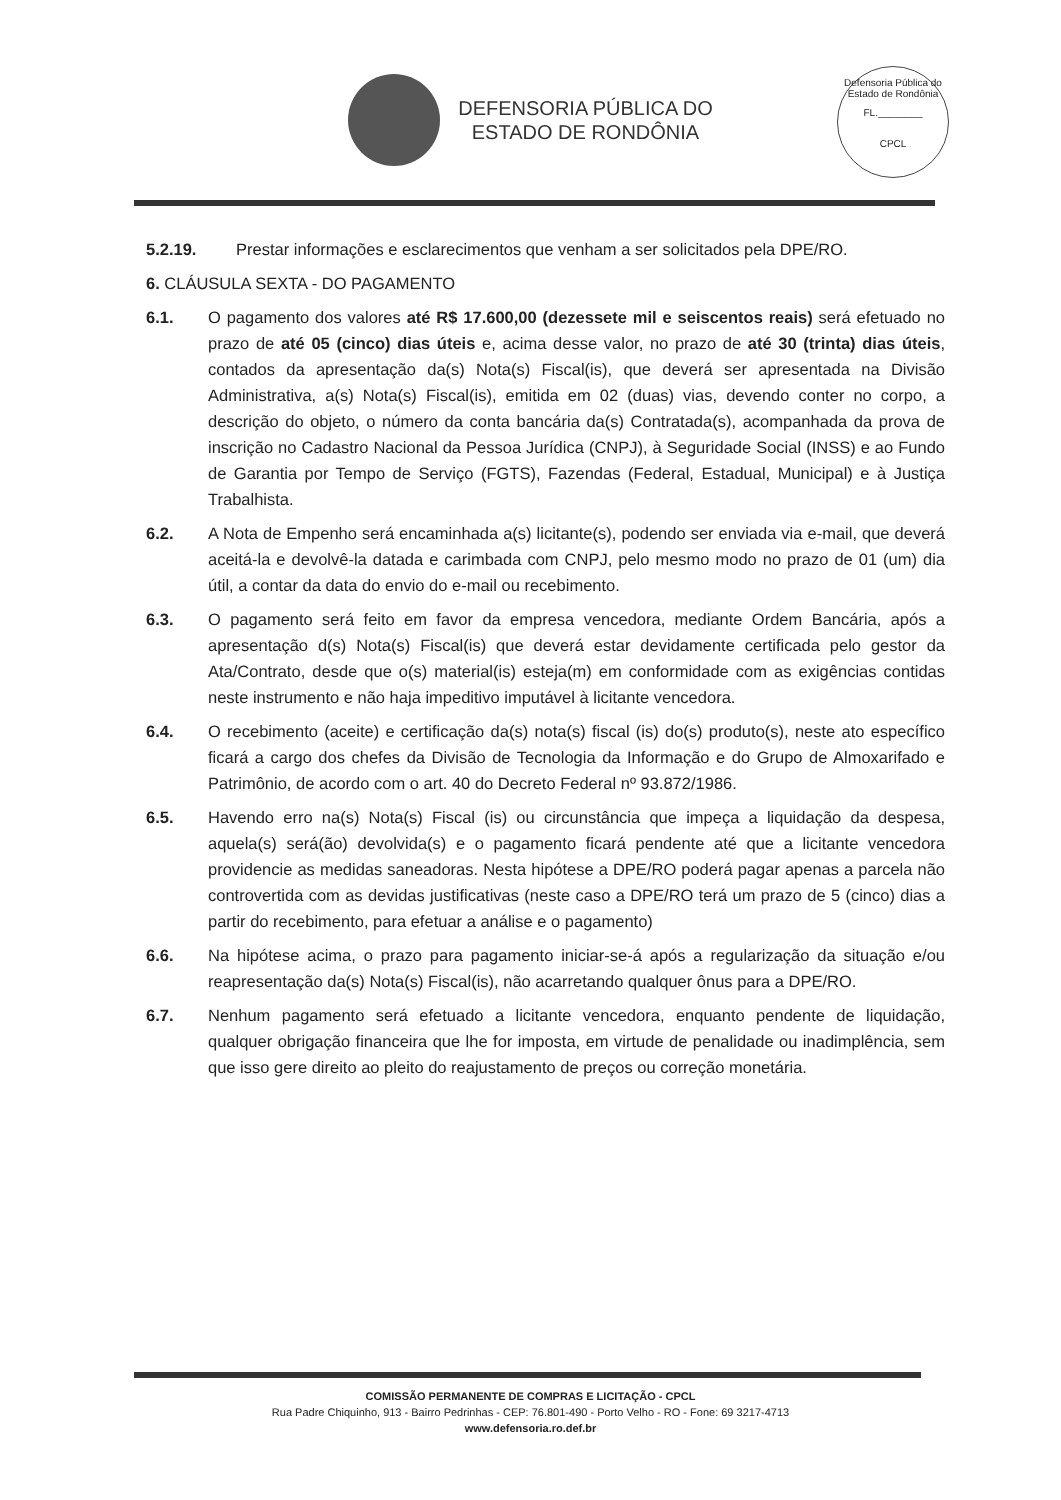DEFENSORIA PÚBLICA DO
ESTADO DE RONDÔNIA
Defensoria Pública do Estado de Rondônia
FL.________
CPCL
5.2.19. Prestar informações e esclarecimentos que venham a ser solicitados pela DPE/RO.
6. CLÁUSULA SEXTA - DO PAGAMENTO
6.1. O pagamento dos valores até R$ 17.600,00 (dezessete mil e seiscentos reais) será efetuado no prazo de até 05 (cinco) dias úteis e, acima desse valor, no prazo de até 30 (trinta) dias úteis, contados da apresentação da(s) Nota(s) Fiscal(is), que deverá ser apresentada na Divisão Administrativa, a(s) Nota(s) Fiscal(is), emitida em 02 (duas) vias, devendo conter no corpo, a descrição do objeto, o número da conta bancária da(s) Contratada(s), acompanhada da prova de inscrição no Cadastro Nacional da Pessoa Jurídica (CNPJ), à Seguridade Social (INSS) e ao Fundo de Garantia por Tempo de Serviço (FGTS), Fazendas (Federal, Estadual, Municipal) e à Justiça Trabalhista.
6.2. A Nota de Empenho será encaminhada a(s) licitante(s), podendo ser enviada via e-mail, que deverá aceitá-la e devolvê-la datada e carimbada com CNPJ, pelo mesmo modo no prazo de 01 (um) dia útil, a contar da data do envio do e-mail ou recebimento.
6.3. O pagamento será feito em favor da empresa vencedora, mediante Ordem Bancária, após a apresentação d(s) Nota(s) Fiscal(is) que deverá estar devidamente certificada pelo gestor da Ata/Contrato, desde que o(s) material(is) esteja(m) em conformidade com as exigências contidas neste instrumento e não haja impeditivo imputável à licitante vencedora.
6.4. O recebimento (aceite) e certificação da(s) nota(s) fiscal (is) do(s) produto(s), neste ato específico ficará a cargo dos chefes da Divisão de Tecnologia da Informação e do Grupo de Almoxarifado e Patrimônio, de acordo com o art. 40 do Decreto Federal nº 93.872/1986.
6.5. Havendo erro na(s) Nota(s) Fiscal (is) ou circunstância que impeça a liquidação da despesa, aquela(s) será(ão) devolvida(s) e o pagamento ficará pendente até que a licitante vencedora providencie as medidas saneadoras. Nesta hipótese a DPE/RO poderá pagar apenas a parcela não controvertida com as devidas justificativas (neste caso a DPE/RO terá um prazo de 5 (cinco) dias a partir do recebimento, para efetuar a análise e o pagamento)
6.6. Na hipótese acima, o prazo para pagamento iniciar-se-á após a regularização da situação e/ou reapresentação da(s) Nota(s) Fiscal(is), não acarretando qualquer ônus para a DPE/RO.
6.7. Nenhum pagamento será efetuado a licitante vencedora, enquanto pendente de liquidação, qualquer obrigação financeira que lhe for imposta, em virtude de penalidade ou inadimplência, sem que isso gere direito ao pleito do reajustamento de preços ou correção monetária.
COMISSÃO PERMANENTE DE COMPRAS E LICITAÇÃO - CPCL
Rua Padre Chiquinho, 913 - Bairro Pedrinhas - CEP: 76.801-490 - Porto Velho - RO - Fone: 69 3217-4713
www.defensoria.ro.def.br